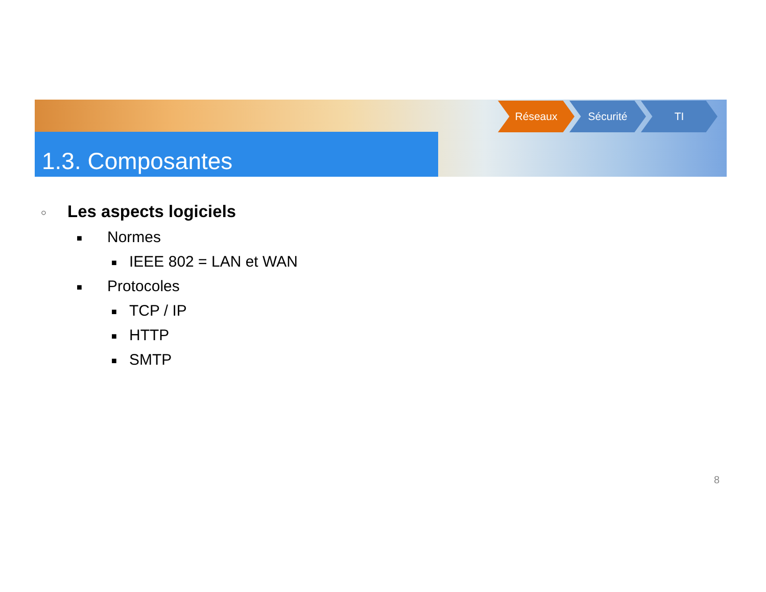1.3. Composantes
Réseaux Sécurité TI
○ Les aspects logiciels
■ Normes
■ IEEE 802 = LAN et WAN
■ Protocoles
■ TCP / IP
■ HTTP
■ SMTP
8